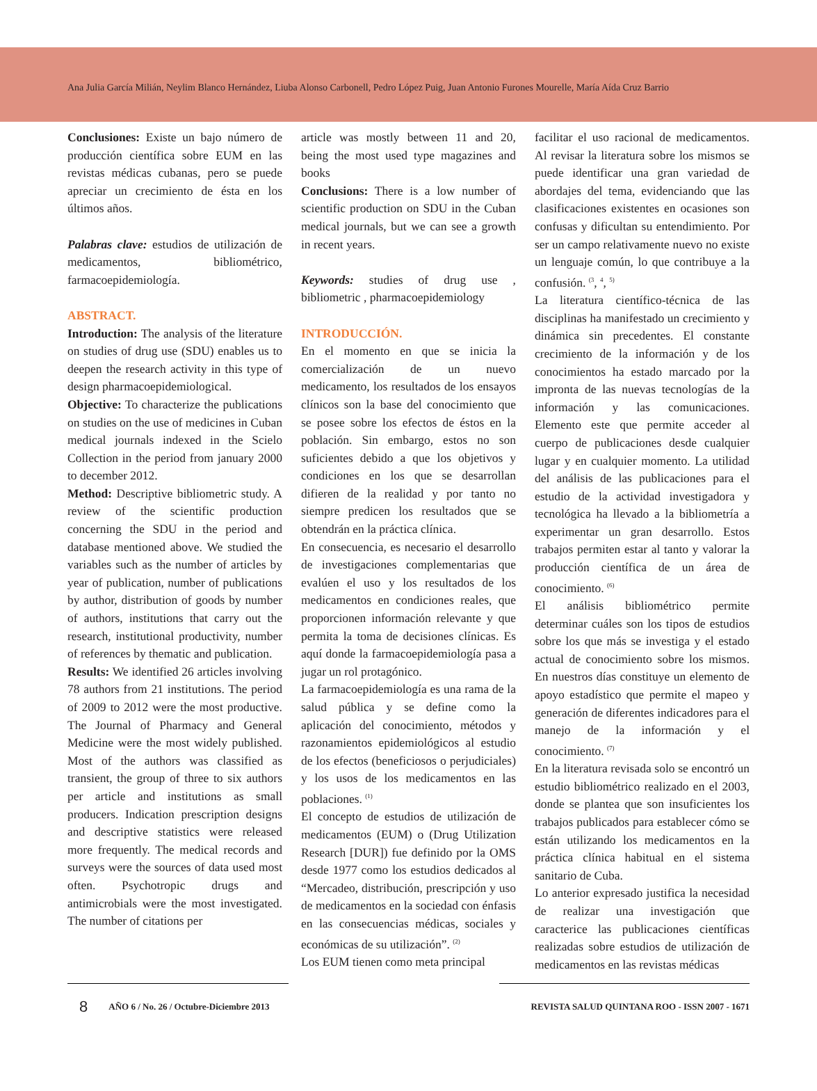Ana Julia García Milián, Neylim Blanco Hernández, Liuba Alonso Carbonell, Pedro López Puig, Juan Antonio Furones Mourelle, María Aída Cruz Barrio
Conclusiones: Existe un bajo número de producción científica sobre EUM en las revistas médicas cubanas, pero se puede apreciar un crecimiento de ésta en los últimos años.
Palabras clave: estudios de utilización de medicamentos, bibliométrico, farmacoepidemiología.
ABSTRACT.
Introduction: The analysis of the literature on studies of drug use (SDU) enables us to deepen the research activity in this type of design pharmacoepidemiological.
Objective: To characterize the publications on studies on the use of medicines in Cuban medical journals indexed in the Scielo Collection in the period from january 2000 to december 2012.
Method: Descriptive bibliometric study. A review of the scientific production concerning the SDU in the period and database mentioned above. We studied the variables such as the number of articles by year of publication, number of publications by author, distribution of goods by number of authors, institutions that carry out the research, institutional productivity, number of references by thematic and publication.
Results: We identified 26 articles involving 78 authors from 21 institutions. The period of 2009 to 2012 were the most productive. The Journal of Pharmacy and General Medicine were the most widely published. Most of the authors was classified as transient, the group of three to six authors per article and institutions as small producers. Indication prescription designs and descriptive statistics were released more frequently. The medical records and surveys were the sources of data used most often. Psychotropic drugs and antimicrobials were the most investigated. The number of citations per
article was mostly between 11 and 20, being the most used type magazines and books
Conclusions: There is a low number of scientific production on SDU in the Cuban medical journals, but we can see a growth in recent years.
Keywords: studies of drug use , bibliometric , pharmacoepidemiology
INTRODUCCIÓN.
En el momento en que se inicia la comercialización de un nuevo medicamento, los resultados de los ensayos clínicos son la base del conocimiento que se posee sobre los efectos de éstos en la población. Sin embargo, estos no son suficientes debido a que los objetivos y condiciones en los que se desarrollan difieren de la realidad y por tanto no siempre predicen los resultados que se obtendrán en la práctica clínica.
En consecuencia, es necesario el desarrollo de investigaciones complementarias que evalúen el uso y los resultados de los medicamentos en condiciones reales, que proporcionen información relevante y que permita la toma de decisiones clínicas. Es aquí donde la farmacoepidemiología pasa a jugar un rol protagónico.
La farmacoepidemiología es una rama de la salud pública y se define como la aplicación del conocimiento, métodos y razonamientos epidemiológicos al estudio de los efectos (beneficiosos o perjudiciales) y los usos de los medicamentos en las poblaciones. <sup>(1)</sup>
El concepto de estudios de utilización de medicamentos (EUM) o (Drug Utilization Research [DUR]) fue definido por la OMS desde 1977 como los estudios dedicados al “Mercadeo, distribución, prescripción y uso de medicamentos en la sociedad con énfasis en las consecuencias médicas, sociales y económicas de su utilización”. <sup>(2)</sup>
Los EUM tienen como meta principal
facilitar el uso racional de medicamentos. Al revisar la literatura sobre los mismos se puede identificar una gran variedad de abordajes del tema, evidenciando que las clasificaciones existentes en ocasiones son confusas y dificultan su entendimiento. Por ser un campo relativamente nuevo no existe un lenguaje común, lo que contribuye a la confusión. <sup>(3</sup>, <sup>4</sup>, <sup>5)</sup>
La literatura científico-técnica de las disciplinas ha manifestado un crecimiento y dinámica sin precedentes. El constante crecimiento de la información y de los conocimientos ha estado marcado por la impronta de las nuevas tecnologías de la información y las comunicaciones. Elemento este que permite acceder al cuerpo de publicaciones desde cualquier lugar y en cualquier momento. La utilidad del análisis de las publicaciones para el estudio de la actividad investigadora y tecnológica ha llevado a la bibliometría a experimentar un gran desarrollo. Estos trabajos permiten estar al tanto y valorar la producción científica de un área de conocimiento. <sup>(6)</sup>
El análisis bibliométrico permite determinar cuáles son los tipos de estudios sobre los que más se investiga y el estado actual de conocimiento sobre los mismos. En nuestros días constituye un elemento de apoyo estadístico que permite el mapeo y generación de diferentes indicadores para el manejo de la información y el conocimiento. <sup>(7)</sup>
En la literatura revisada solo se encontró un estudio bibliométrico realizado en el 2003, donde se plantea que son insuficientes los trabajos publicados para establecer cómo se están utilizando los medicamentos en la práctica clínica habitual en el sistema sanitario de Cuba.
Lo anterior expresado justifica la necesidad de realizar una investigación que caracterice las publicaciones científicas realizadas sobre estudios de utilización de medicamentos en las revistas médicas
8 AÑO 6 / No. 26 / Octubre-Diciembre 2013 REVISTA SALUD QUINTANA ROO - ISSN 2007 - 1671